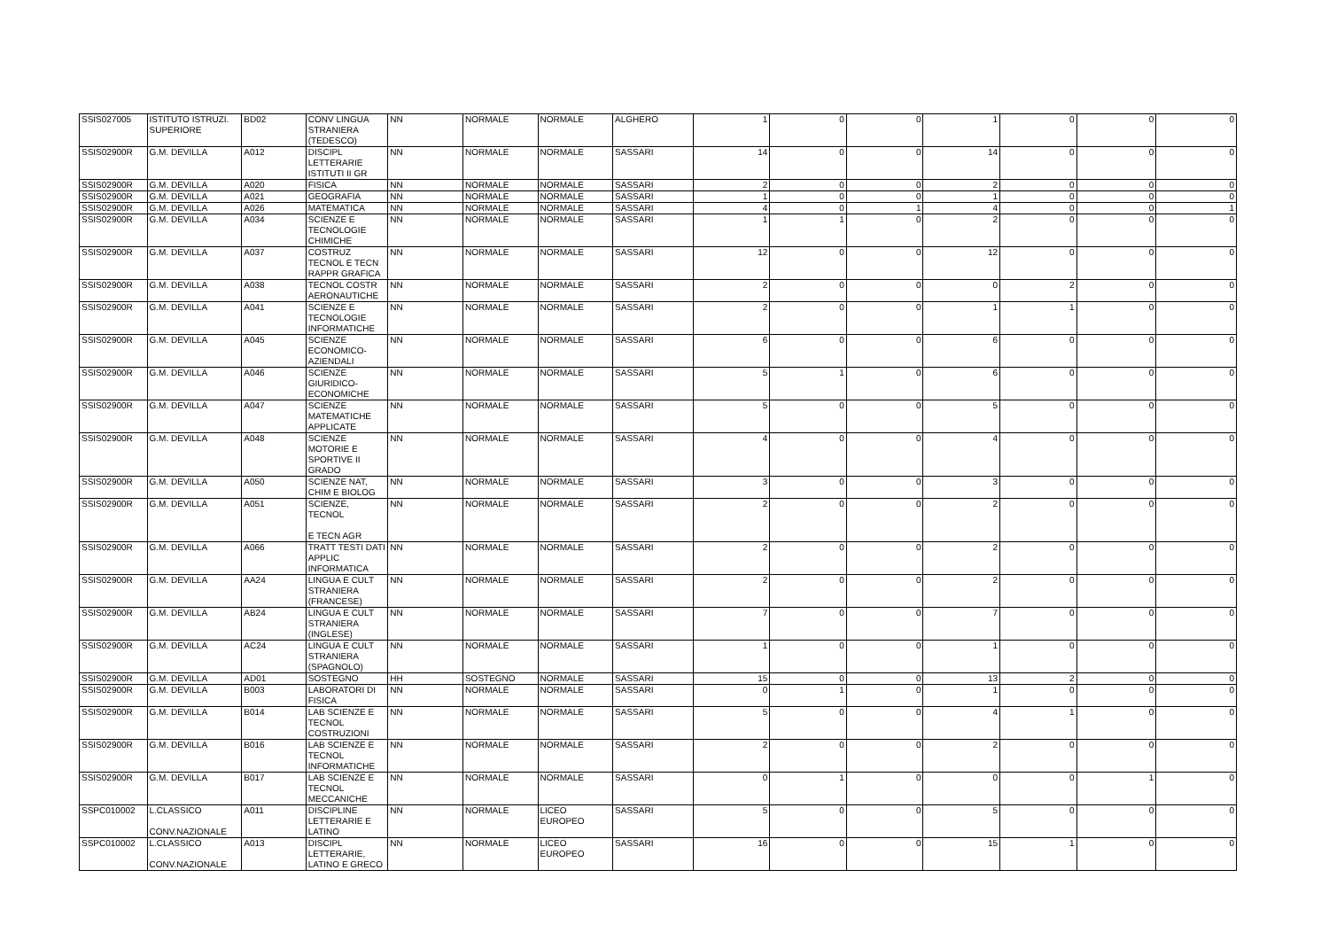| SSIS027005 | ISTITUTO ISTRUZI. SUPERIORE | BD02 | CONV LINGUA STRANIERA (TEDESCO) | NN | NORMALE | NORMALE | ALGHERO | 1 | 0 | 0 | 1 | 0 | 0 | 0 |
| SSIS02900R | G.M. DEVILLA | A012 | DISCIPL LETTERARIE ISTITUTI II GR | NN | NORMALE | NORMALE | SASSARI | 14 | 0 | 0 | 14 | 0 | 0 | 0 |
| SSIS02900R | G.M. DEVILLA | A020 | FISICA | NN | NORMALE | NORMALE | SASSARI | 2 | 0 | 0 | 2 | 0 | 0 | 0 |
| SSIS02900R | G.M. DEVILLA | A021 | GEOGRAFIA | NN | NORMALE | NORMALE | SASSARI | 1 | 0 | 0 | 1 | 0 | 0 | 0 |
| SSIS02900R | G.M. DEVILLA | A026 | MATEMATICA | NN | NORMALE | NORMALE | SASSARI | 4 | 0 | 1 | 4 | 0 | 0 | 1 |
| SSIS02900R | G.M. DEVILLA | A034 | SCIENZE E TECNOLOGIE CHIMICHE | NN | NORMALE | NORMALE | SASSARI | 1 | 1 | 0 | 2 | 0 | 0 | 0 |
| SSIS02900R | G.M. DEVILLA | A037 | COSTRUZ TECNOL E TECN RAPPR GRAFICA | NN | NORMALE | NORMALE | SASSARI | 12 | 0 | 0 | 12 | 0 | 0 | 0 |
| SSIS02900R | G.M. DEVILLA | A038 | TECNOL COSTR AERONAUTICHE | NN | NORMALE | NORMALE | SASSARI | 2 | 0 | 0 | 0 | 2 | 0 | 0 |
| SSIS02900R | G.M. DEVILLA | A041 | SCIENZE E TECNOLOGIE INFORMATICHE | NN | NORMALE | NORMALE | SASSARI | 2 | 0 | 0 | 1 | 1 | 0 | 0 |
| SSIS02900R | G.M. DEVILLA | A045 | SCIENZE ECONOMICO-AZIENDALI | NN | NORMALE | NORMALE | SASSARI | 6 | 0 | 0 | 6 | 0 | 0 | 0 |
| SSIS02900R | G.M. DEVILLA | A046 | SCIENZE GIURIDICO-ECONOMICHE | NN | NORMALE | NORMALE | SASSARI | 5 | 1 | 0 | 6 | 0 | 0 | 0 |
| SSIS02900R | G.M. DEVILLA | A047 | SCIENZE MATEMATICHE APPLICATE | NN | NORMALE | NORMALE | SASSARI | 5 | 0 | 0 | 5 | 0 | 0 | 0 |
| SSIS02900R | G.M. DEVILLA | A048 | SCIENZE MOTORIE E SPORTIVE II GRADO | NN | NORMALE | NORMALE | SASSARI | 4 | 0 | 0 | 4 | 0 | 0 | 0 |
| SSIS02900R | G.M. DEVILLA | A050 | SCIENZE NAT, CHIM E BIOLOG | NN | NORMALE | NORMALE | SASSARI | 3 | 0 | 0 | 3 | 0 | 0 | 0 |
| SSIS02900R | G.M. DEVILLA | A051 | SCIENZE, TECNOL E TECN AGR | NN | NORMALE | NORMALE | SASSARI | 2 | 0 | 0 | 2 | 0 | 0 | 0 |
| SSIS02900R | G.M. DEVILLA | A066 | TRATT TESTI DATI APPLIC INFORMATICA | NN | NORMALE | NORMALE | SASSARI | 2 | 0 | 0 | 2 | 0 | 0 | 0 |
| SSIS02900R | G.M. DEVILLA | AA24 | LINGUA E CULT STRANIERA (FRANCESE) | NN | NORMALE | NORMALE | SASSARI | 2 | 0 | 0 | 2 | 0 | 0 | 0 |
| SSIS02900R | G.M. DEVILLA | AB24 | LINGUA E CULT STRANIERA (INGLESE) | NN | NORMALE | NORMALE | SASSARI | 7 | 0 | 0 | 7 | 0 | 0 | 0 |
| SSIS02900R | G.M. DEVILLA | AC24 | LINGUA E CULT STRANIERA (SPAGNOLO) | NN | NORMALE | NORMALE | SASSARI | 1 | 0 | 0 | 1 | 0 | 0 | 0 |
| SSIS02900R | G.M. DEVILLA | AD01 | SOSTEGNO | HH | SOSTEGNO | NORMALE | SASSARI | 15 | 0 | 0 | 13 | 2 | 0 | 0 |
| SSIS02900R | G.M. DEVILLA | B003 | LABORATORI DI FISICA | NN | NORMALE | NORMALE | SASSARI | 0 | 1 | 0 | 1 | 0 | 0 | 0 |
| SSIS02900R | G.M. DEVILLA | B014 | LAB SCIENZE E TECNOL COSTRUZIONI | NN | NORMALE | NORMALE | SASSARI | 5 | 0 | 0 | 4 | 1 | 0 | 0 |
| SSIS02900R | G.M. DEVILLA | B016 | LAB SCIENZE E TECNOL INFORMATICHE | NN | NORMALE | NORMALE | SASSARI | 2 | 0 | 0 | 2 | 0 | 0 | 0 |
| SSIS02900R | G.M. DEVILLA | B017 | LAB SCIENZE E TECNOL MECCANICHE | NN | NORMALE | NORMALE | SASSARI | 0 | 1 | 0 | 0 | 0 | 1 | 0 |
| SSPC010002 | L.CLASSICO CONV.NAZIONALE | A011 | DISCIPLINE LETTERARIE E LATINO | NN | NORMALE | LICEO EUROPEO | SASSARI | 5 | 0 | 0 | 5 | 0 | 0 | 0 |
| SSPC010002 | L.CLASSICO CONV.NAZIONALE | A013 | DISCIPL LETTERARIE, LATINO E GRECO | NN | NORMALE | LICEO EUROPEO | SASSARI | 16 | 0 | 0 | 15 | 1 | 0 | 0 |